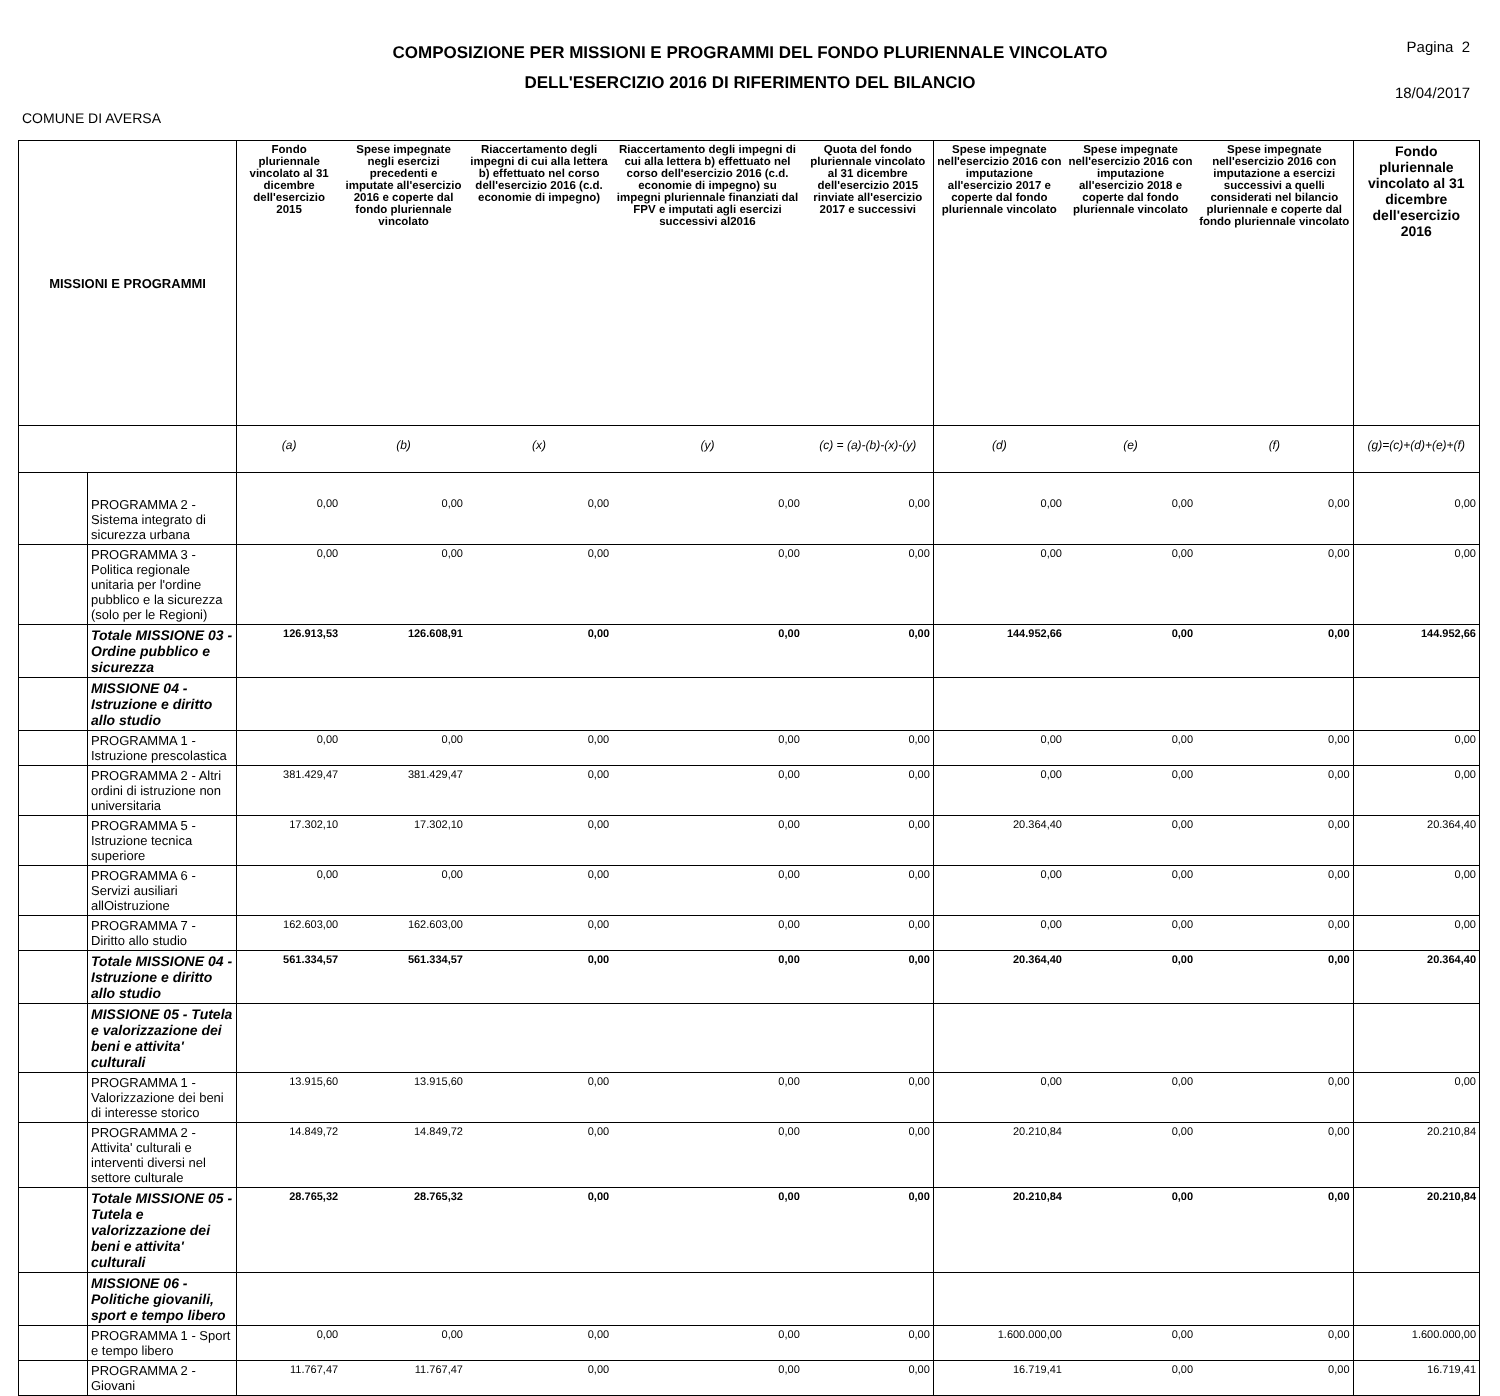COMPOSIZIONE PER MISSIONI E PROGRAMMI DEL FONDO PLURIENNALE VINCOLATO
DELL'ESERCIZIO 2016 DI RIFERIMENTO DEL BILANCIO
Pagina 2
18/04/2017
COMUNE DI AVERSA
| MISSIONI E PROGRAMMI | | Fondo pluriennale vincolato al 31 dicembre dell'esercizio 2015 | Spese impegnate negli esercizi precedenti e imputate all'esercizio 2016 e coperte dal fondo pluriennale vincolato | Riaccertamento degli impegni di cui alla lettera b) effettuato nel corso dell'esercizio 2016 (c.d. economie di impegno) | Riaccertamento degli impegni di cui alla lettera b) effettuato nel corso dell'esercizio 2016 (c.d. economie di impegno) su impegni pluriennale finanziati dal FPV e imputati agli esercizi successivi al2016 | Quota del fondo pluriennale vincolato al 31 dicembre dell'esercizio 2015 rinviate all'esercizio 2017 e successivi | Spese impegnate nell'esercizio 2016 con imputazione all'esercizio 2017 e coperte dal fondo pluriennale vincolato | Spese impegnate nell'esercizio 2016 con imputazione all'esercizio 2018 e coperte dal fondo pluriennale vincolato | Spese impegnate nell'esercizio 2016 con imputazione a esercizi successivi a quelli considerati nel bilancio pluriennale e coperte dal fondo pluriennale vincolato | Fondo pluriennale vincolato al 31 dicembre dell'esercizio 2016 |
| --- | --- | --- | --- | --- | --- | --- | --- | --- | --- | --- |
| | | (a) | (b) | (x) | (y) | (c) = (a)-(b)-(x)-(y) | (d) | (e) | (f) | (g)=(c)+(d)+(e)+(f) |
| | PROGRAMMA 2 - Sistema integrato di sicurezza urbana | 0,00 | 0,00 | 0,00 | 0,00 | 0,00 | 0,00 | 0,00 | 0,00 | 0,00 |
| | PROGRAMMA 3 - Politica regionale unitaria per l'ordine pubblico e la sicurezza (solo per le Regioni) | 0,00 | 0,00 | 0,00 | 0,00 | 0,00 | 0,00 | 0,00 | 0,00 | 0,00 |
| | Totale MISSIONE 03 - Ordine pubblico e sicurezza | 126.913,53 | 126.608,91 | 0,00 | 0,00 | 0,00 | 144.952,66 | 0,00 | 0,00 | 144.952,66 |
| | MISSIONE 04 - Istruzione e diritto allo studio | | | | | | | | | |
| | PROGRAMMA 1 - Istruzione prescolastica | 0,00 | 0,00 | 0,00 | 0,00 | 0,00 | 0,00 | 0,00 | 0,00 | 0,00 |
| | PROGRAMMA 2 - Altri ordini di istruzione non universitaria | 381.429,47 | 381.429,47 | 0,00 | 0,00 | 0,00 | 0,00 | 0,00 | 0,00 | 0,00 |
| | PROGRAMMA 5 - Istruzione tecnica superiore | 17.302,10 | 17.302,10 | 0,00 | 0,00 | 0,00 | 20.364,40 | 0,00 | 0,00 | 20.364,40 |
| | PROGRAMMA 6 - Servizi ausiliari allOistruzione | 0,00 | 0,00 | 0,00 | 0,00 | 0,00 | 0,00 | 0,00 | 0,00 | 0,00 |
| | PROGRAMMA 7 - Diritto allo studio | 162.603,00 | 162.603,00 | 0,00 | 0,00 | 0,00 | 0,00 | 0,00 | 0,00 | 0,00 |
| | Totale MISSIONE 04 - Istruzione e diritto allo studio | 561.334,57 | 561.334,57 | 0,00 | 0,00 | 0,00 | 20.364,40 | 0,00 | 0,00 | 20.364,40 |
| | MISSIONE 05 - Tutela e valorizzazione dei beni e attivita' culturali | | | | | | | | | |
| | PROGRAMMA 1 - Valorizzazione dei beni di interesse storico | 13.915,60 | 13.915,60 | 0,00 | 0,00 | 0,00 | 0,00 | 0,00 | 0,00 | 0,00 |
| | PROGRAMMA 2 - Attivita' culturali e interventi diversi nel settore culturale | 14.849,72 | 14.849,72 | 0,00 | 0,00 | 0,00 | 20.210,84 | 0,00 | 0,00 | 20.210,84 |
| | Totale MISSIONE 05 - Tutela e valorizzazione dei beni e attivita' culturali | 28.765,32 | 28.765,32 | 0,00 | 0,00 | 0,00 | 20.210,84 | 0,00 | 0,00 | 20.210,84 |
| | MISSIONE 06 - Politiche giovanili, sport e tempo libero | | | | | | | | | |
| | PROGRAMMA 1 - Sport e tempo libero | 0,00 | 0,00 | 0,00 | 0,00 | 0,00 | 1.600.000,00 | 0,00 | 0,00 | 1.600.000,00 |
| | PROGRAMMA 2 - Giovani | 11.767,47 | 11.767,47 | 0,00 | 0,00 | 0,00 | 16.719,41 | 0,00 | 0,00 | 16.719,41 |